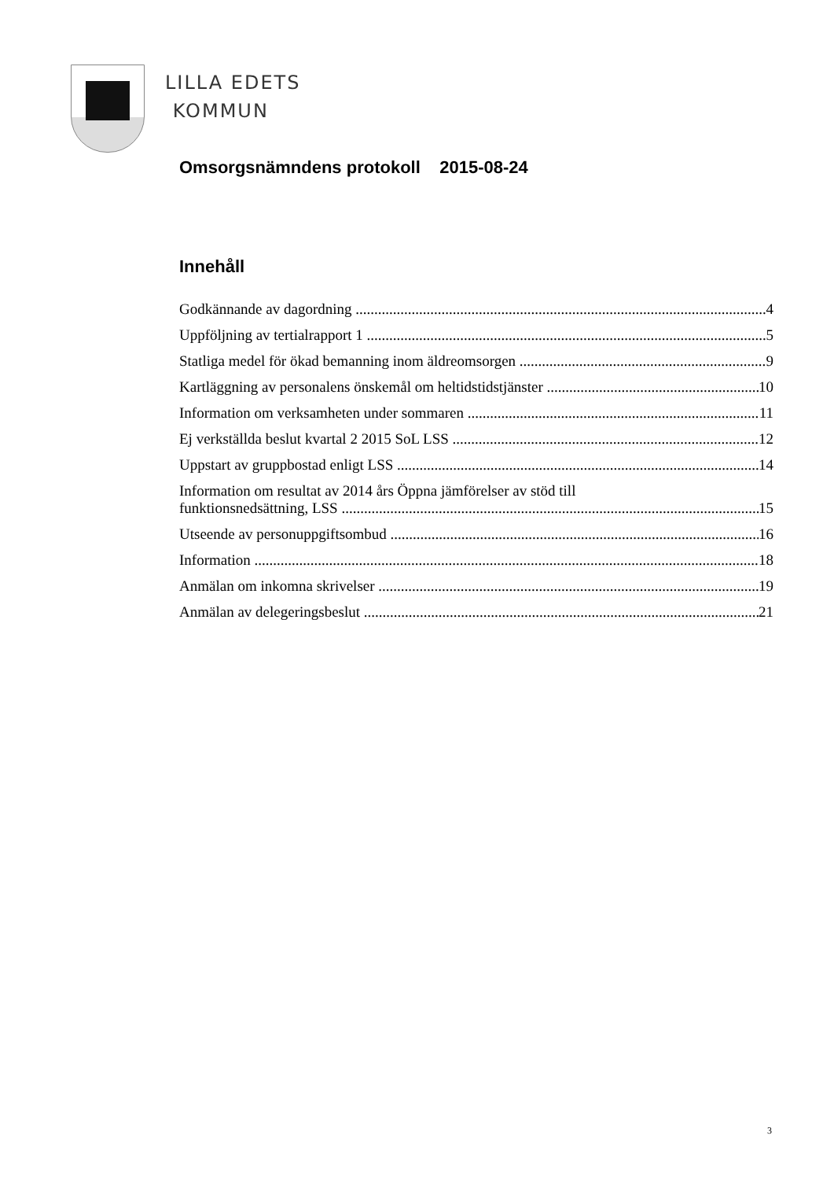LILLA EDETS
KOMMUN
Omsorgsnämndens protokoll 2015-08-24
Innehåll
Godkännande av dagordning 4
Uppföljning av tertialrapport 1 5
Statliga medel för ökad bemanning inom äldreomsorgen 9
Kartläggning av personalens önskemål om heltidstidstjänster 10
Information om verksamheten under sommaren 11
Ej verkställda beslut kvartal 2 2015 SoL LSS 12
Uppstart av gruppbostad enligt LSS 14
Information om resultat av 2014 års Öppna jämförelser av stöd till
funktionsnedsättning, LSS 15
Utseende av personuppgiftsombud 16
Information 18
Anmälan om inkomna skrivelser 19
Anmälan av delegeringsbeslut 21
3